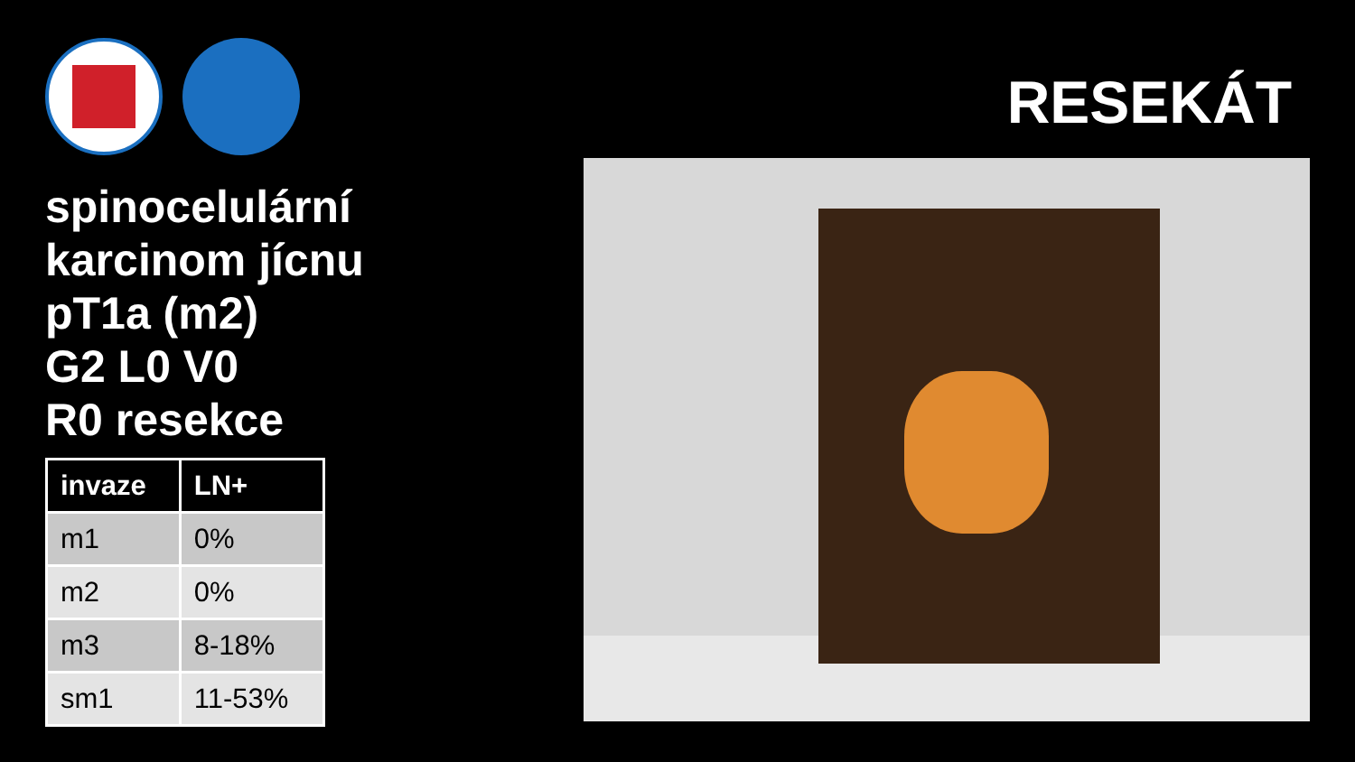spinocelulární
karcinom jícnu
pT1a (m2)
G2 L0 V0
R0 resekce
| invaze | LN+ |
| --- | --- |
| m1 | 0% |
| m2 | 0% |
| m3 | 8-18% |
| sm1 | 11-53% |
RESEKÁT